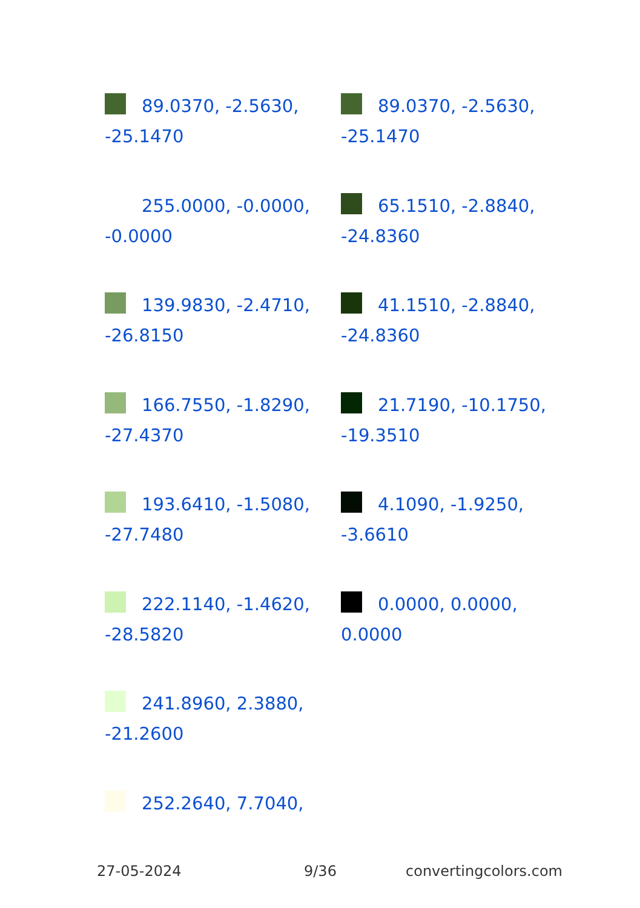89.0370, -2.5630, -25.1470
89.0370, -2.5630, -25.1470
255.0000, -0.0000, -0.0000
65.1510, -2.8840, -24.8360
139.9830, -2.4710, -26.8150
41.1510, -2.8840, -24.8360
166.7550, -1.8290, -27.4370
21.7190, -10.1750, -19.3510
193.6410, -1.5080, -27.7480
4.1090, -1.9250, -3.6610
222.1140, -1.4620, -28.5820
0.0000, 0.0000, 0.0000
241.8960, 2.3880, -21.2600
252.2640, 7.7040,
27-05-2024 9/36 convertingcolors.com